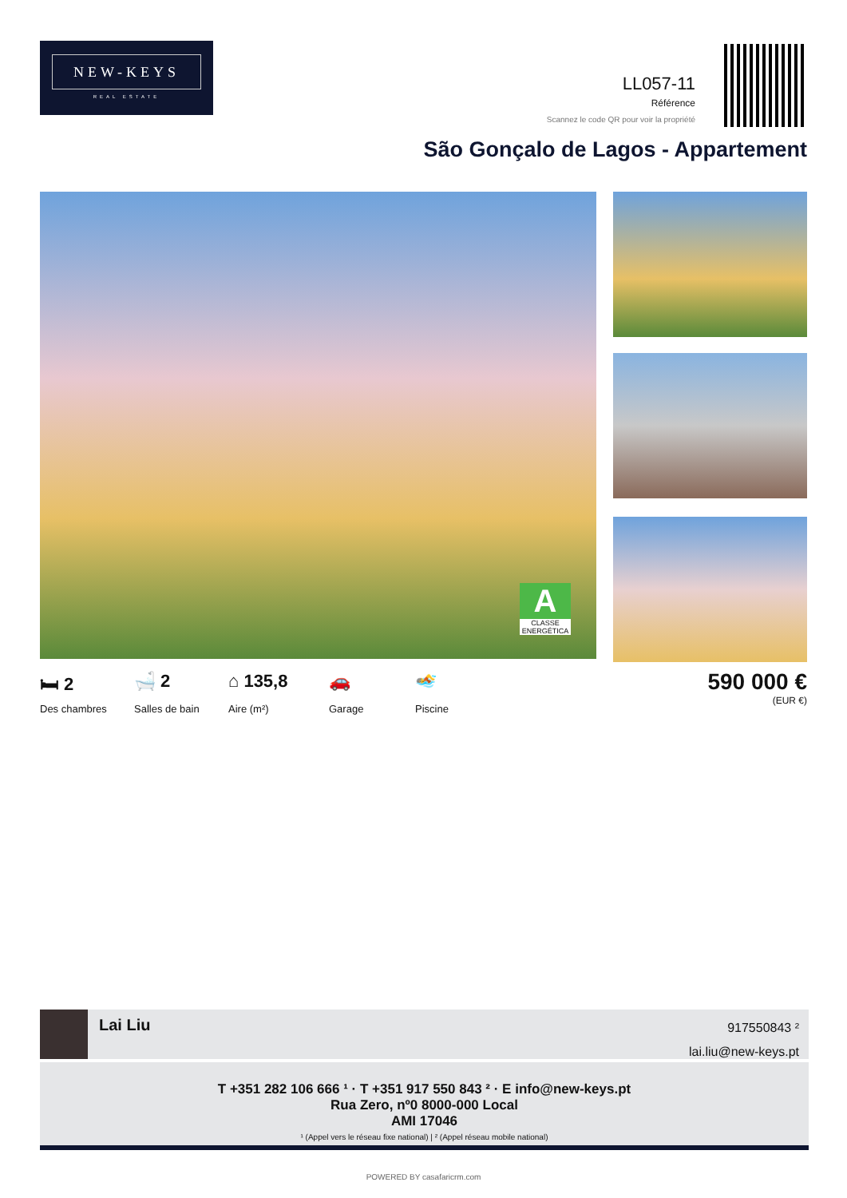NEW-KEYS
REAL ESTATE
LL057-11
Référence
Scannez le code QR pour voir la propriété
São Gonçalo de Lagos - Appartement
A
CLASSE ENERGÉTICA
🛏 2
Des chambres
🛁 2
Salles de bain
⌂ 135,8
Aire (m²)
🚗
Garage
🏊
Piscine
590 000 €
(EUR €)
Lai Liu
917550843 ²
lai.liu@new-keys.pt
T +351 282 106 666 ¹ · T +351 917 550 843 ² · E info@new-keys.pt
Rua Zero, nº0 8000-000 Local
AMI 17046
¹ (Appel vers le réseau fixe national) | ² (Appel réseau mobile national)
POWERED BY casafaricrm.com